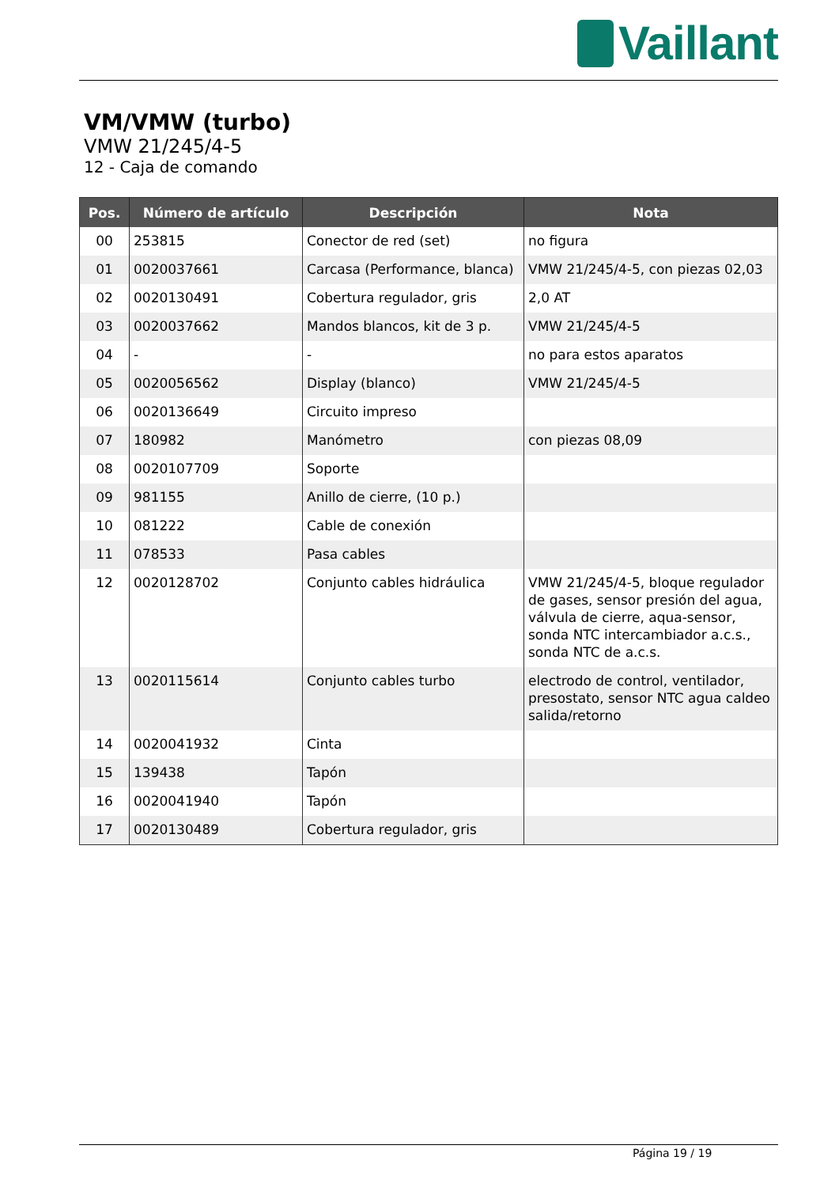Vaillant
VM/VMW (turbo)
VMW 21/245/4-5
12 - Caja de comando
| Pos. | Número de artículo | Descripción | Nota |
| --- | --- | --- | --- |
| 00 | 253815 | Conector de red (set) | no figura |
| 01 | 0020037661 | Carcasa (Performance, blanca) | VMW 21/245/4-5, con piezas 02,03 |
| 02 | 0020130491 | Cobertura regulador, gris | 2,0 AT |
| 03 | 0020037662 | Mandos blancos, kit de 3 p. | VMW 21/245/4-5 |
| 04 | - | - | no para estos aparatos |
| 05 | 0020056562 | Display (blanco) | VMW 21/245/4-5 |
| 06 | 0020136649 | Circuito impreso | |
| 07 | 180982 | Manómetro | con piezas 08,09 |
| 08 | 0020107709 | Soporte | |
| 09 | 981155 | Anillo de cierre, (10 p.) | |
| 10 | 081222 | Cable de conexión | |
| 11 | 078533 | Pasa cables | |
| 12 | 0020128702 | Conjunto cables hidráulica | VMW 21/245/4-5, bloque regulador de gases, sensor presión del agua, válvula de cierre, aqua-sensor, sonda NTC intercambiador a.c.s., sonda NTC de a.c.s. |
| 13 | 0020115614 | Conjunto cables turbo | electrodo de control, ventilador, presostato, sensor NTC agua caldeo salida/retorno |
| 14 | 0020041932 | Cinta | |
| 15 | 139438 | Tapón | |
| 16 | 0020041940 | Tapón | |
| 17 | 0020130489 | Cobertura regulador, gris | |
Página 19 / 19